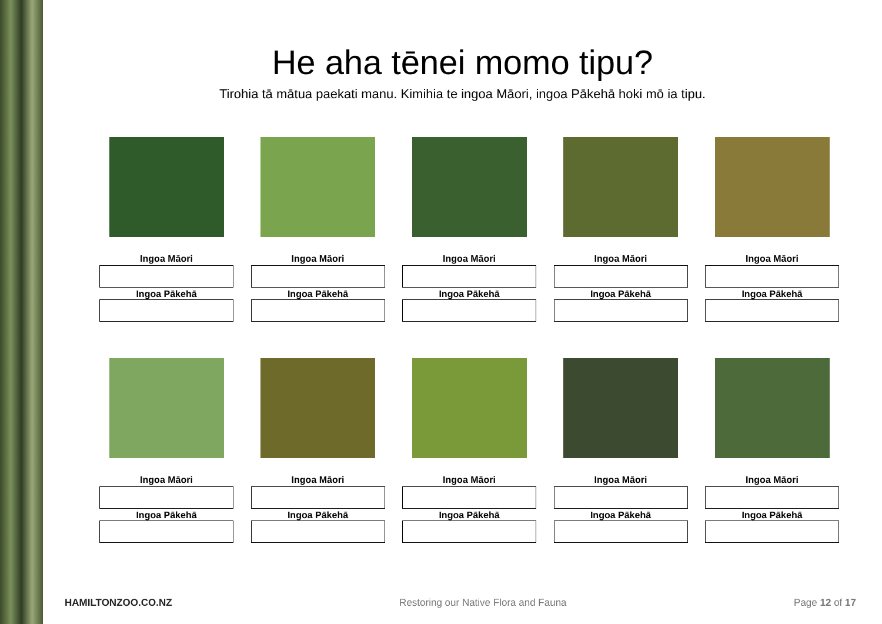He aha tēnei momo tipu?
Tirohia tā mātua paekati manu. Kimihia te ingoa Māori, ingoa Pākehā hoki mō ia tipu.
Ingoa Māori
Ingoa Pākehā
Ingoa Māori
Ingoa Pākehā
Ingoa Māori
Ingoa Pākehā
Ingoa Māori
Ingoa Pākehā
Ingoa Māori
Ingoa Pākehā
Ingoa Māori
Ingoa Pākehā
Ingoa Māori
Ingoa Pākehā
Ingoa Māori
Ingoa Pākehā
Ingoa Māori
Ingoa Pākehā
Ingoa Māori
Ingoa Pākehā
HAMILTONZOO.CO.NZ Restoring our Native Flora and Fauna Page 12 of 17